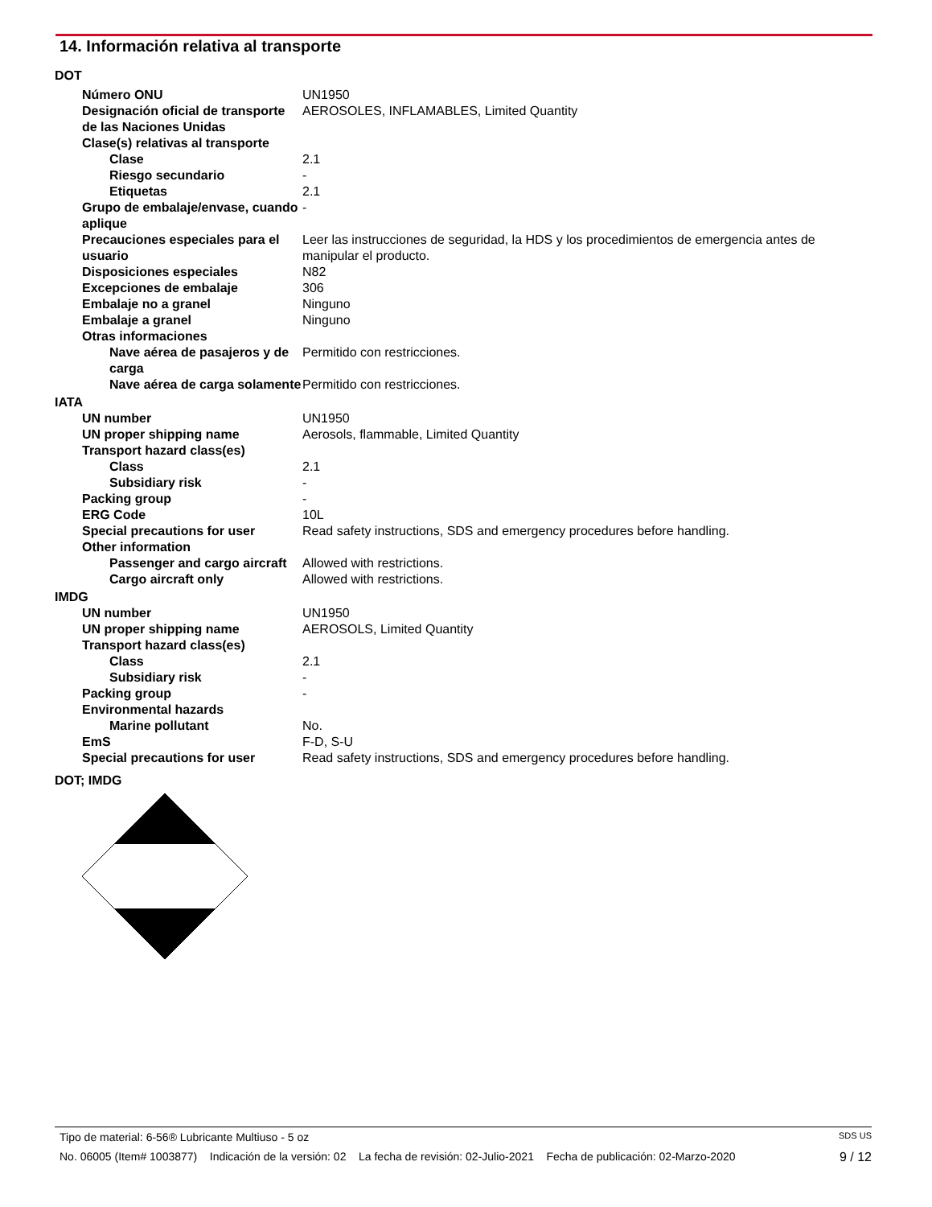14. Información relativa al transporte
| DOT | |
| Número ONU | UN1950 |
| Designación oficial de transporte de las Naciones Unidas | AEROSOLES, INFLAMABLES, Limited Quantity |
| Clase(s) relativas al transporte | |
| Clase | 2.1 |
| Riesgo secundario | - |
| Etiquetas | 2.1 |
| Grupo de embalaje/envase, cuando aplique | - |
| Precauciones especiales para el usuario | Leer las instrucciones de seguridad, la HDS y los procedimientos de emergencia antes de manipular el producto. |
| Disposiciones especiales | N82 |
| Excepciones de embalaje | 306 |
| Embalaje no a granel | Ninguno |
| Embalaje a granel | Ninguno |
| Otras informaciones | |
| Nave aérea de pasajeros y de carga | Permitido con restricciones. |
| Nave aérea de carga solamente | Permitido con restricciones. |
| IATA | |
| UN number | UN1950 |
| UN proper shipping name | Aerosols, flammable, Limited Quantity |
| Transport hazard class(es) | |
| Class | 2.1 |
| Subsidiary risk | - |
| Packing group | - |
| ERG Code | 10L |
| Special precautions for user | Read safety instructions, SDS and emergency procedures before handling. |
| Other information | |
| Passenger and cargo aircraft | Allowed with restrictions. |
| Cargo aircraft only | Allowed with restrictions. |
| IMDG | |
| UN number | UN1950 |
| UN proper shipping name | AEROSOLS, Limited Quantity |
| Transport hazard class(es) | |
| Class | 2.1 |
| Subsidiary risk | - |
| Packing group | - |
| Environmental hazards | |
| Marine pollutant | No. |
| EmS | F-D, S-U |
| Special precautions for user | Read safety instructions, SDS and emergency procedures before handling. |
| DOT; IMDG | |
Tipo de material: 6-56® Lubricante Multiuso - 5 oz SDS US
No. 06005 (Item# 1003877) Indicación de la versión: 02 La fecha de revisión: 02-Julio-2021 Fecha de publicación: 02-Marzo-2020 9 / 12